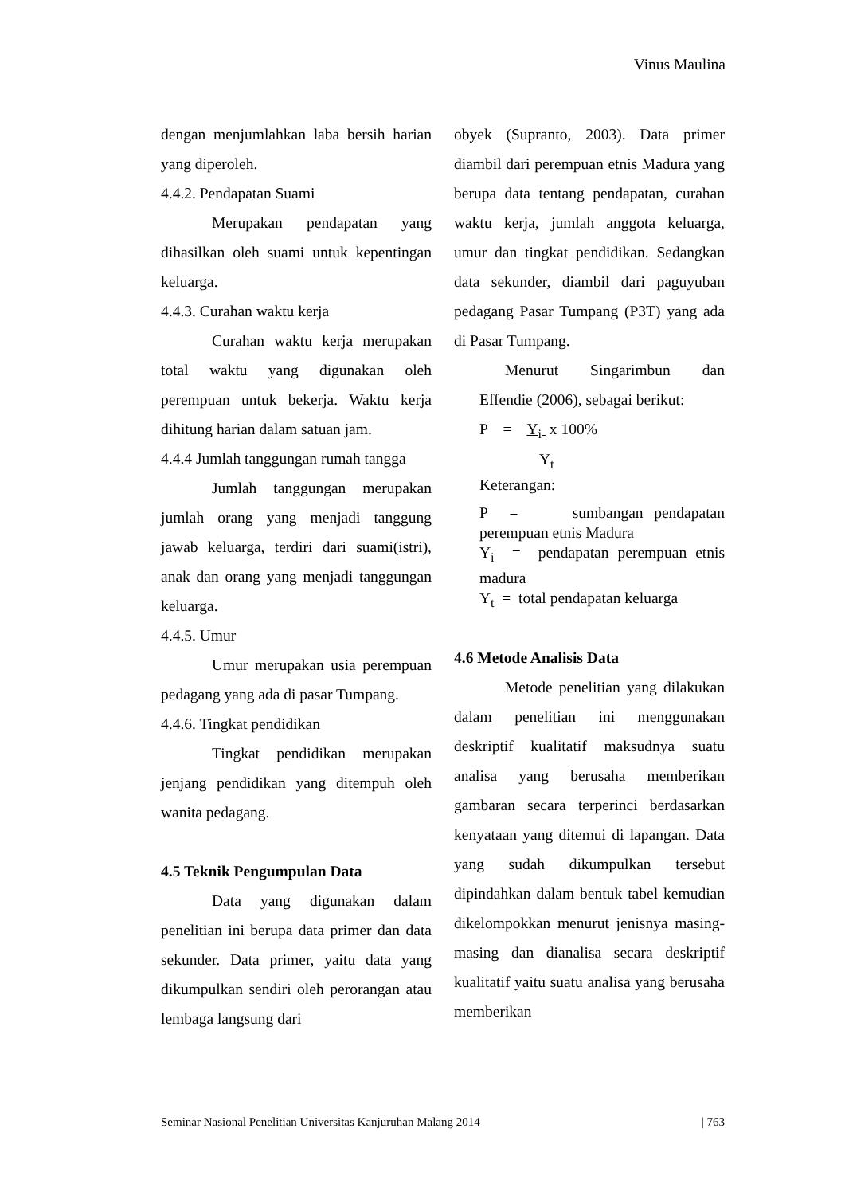Vinus Maulina
dengan menjumlahkan laba bersih harian yang diperoleh.
4.4.2. Pendapatan Suami
Merupakan pendapatan yang dihasilkan oleh suami untuk kepentingan keluarga.
4.4.3. Curahan waktu kerja
Curahan waktu kerja merupakan total waktu yang digunakan oleh perempuan untuk bekerja. Waktu kerja dihitung harian dalam satuan jam.
4.4.4 Jumlah tanggungan rumah tangga
Jumlah tanggungan merupakan jumlah orang yang menjadi tanggung jawab keluarga, terdiri dari suami(istri), anak dan orang yang menjadi tanggungan keluarga.
4.4.5. Umur
Umur merupakan usia perempuan pedagang yang ada di pasar Tumpang.
4.4.6. Tingkat pendidikan
Tingkat pendidikan merupakan jenjang pendidikan yang ditempuh oleh wanita pedagang.
4.5 Teknik Pengumpulan Data
Data yang digunakan dalam penelitian ini berupa data primer dan data sekunder. Data primer, yaitu data yang dikumpulkan sendiri oleh perorangan atau lembaga langsung dari
obyek (Supranto, 2003). Data primer diambil dari perempuan etnis Madura yang berupa data tentang pendapatan, curahan waktu kerja, jumlah anggota keluarga, umur dan tingkat pendidikan. Sedangkan data sekunder, diambil dari paguyuban pedagang Pasar Tumpang (P3T) yang ada di Pasar Tumpang.
Menurut Singarimbun dan Effendie (2006), sebagai berikut:
P = Y<sub>i</sub> x 100%
Y<sub>t</sub>
Keterangan:
P = sumbangan pendapatan perempuan etnis Madura
Y<sub>i</sub> = pendapatan perempuan etnis madura
Y<sub>t</sub> = total pendapatan keluarga
4.6 Metode Analisis Data
Metode penelitian yang dilakukan dalam penelitian ini menggunakan deskriptif kualitatif maksudnya suatu analisa yang berusaha memberikan gambaran secara terperinci berdasarkan kenyataan yang ditemui di lapangan. Data yang sudah dikumpulkan tersebut dipindahkan dalam bentuk tabel kemudian dikelompokkan menurut jenisnya masing-masing dan dianalisa secara deskriptif kualitatif yaitu suatu analisa yang berusaha memberikan
Seminar Nasional Penelitian Universitas Kanjuruhan Malang 2014 | 763